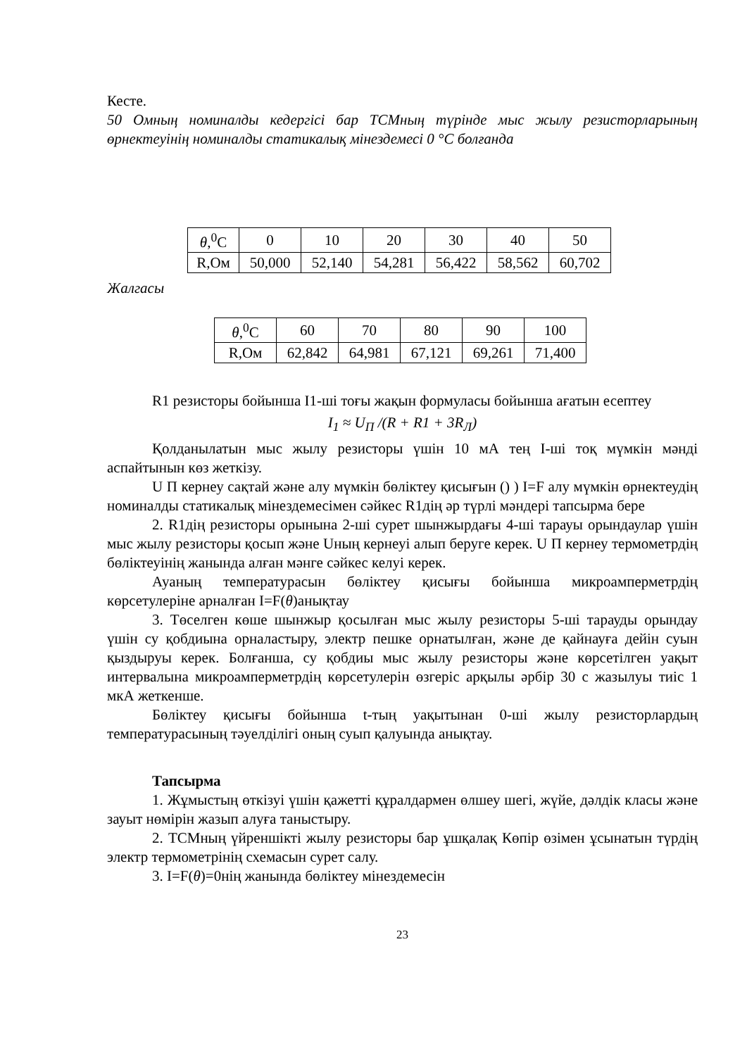Кесте.
50 Омның номиналды кедергісі бар ТСМның түрінде мыс жылу резисторларының өрнектеуінің номиналды статикалық мінездемесі 0 °C болғанда
| θ ,<sup>0</sup>C | 0 | 10 | 20 | 30 | 40 | 50 |
| R,Ом | 50,000 | 52,140 | 54,281 | 56,422 | 58,562 | 60,702 |
Жалгасы
| θ ,<sup>0</sup>C | 60 | 70 | 80 | 90 | 100 |
| R,Ом | 62,842 | 64,981 | 67,121 | 69,261 | 71,400 |
R1 резисторы бойынша I1-ші тоғы жақын формуласы бойынша ағатын есептеу
I<sub>1</sub> ≈ U<sub>П</sub> /(R + R1 + 3R<sub>Л</sub>)
Қолданылатын мыс жылу резисторы үшін 10 мА тең І-ші тоқ мүмкін мәнді аспайтынын көз жеткізу.
U П кернеу сақтай және алу мүмкін бөліктеу қисығын () ) I=F алу мүмкін өрнектеудің номиналды статикалық мінездемесімен сәйкес R1дің әр түрлі мәндері тапсырма бере
2. R1дің резисторы орынына 2-ші сурет шынжырдағы 4-ші тарауы орындаулар үшін мыс жылу резисторы қосып және Uның кернеуі алып беруге керек. U П кернеу термометрдің бөліктеуінің жанында алған мәнге сәйкес келуі керек.
Ауаның температурасын бөліктеу қисығы бойынша микроамперметрдің көрсетулеріне арналған I=F(θ)анықтау
3. Төселген көше шынжыр қосылған мыс жылу резисторы 5-ші тарауды орындау үшін су қобдиына орналастыру, электр пешке орнатылған, және де қайнауға дейін суын қыздыруы керек. Болғанша, су қобдиы мыс жылу резисторы және көрсетілген уақыт интервалына микроамперметрдің көрсетулерін өзгеріс арқылы әрбір 30 с жазылуы тиіс 1 мкА жеткенше.
Бөліктеу қисығы бойынша t-тың уақытынан 0-ші жылу резисторлардың температурасының тәуелділігі оның суып қалуында анықтау.
Тапсырма
1. Жұмыстың өткізуі үшін қажетті құралдармен өлшеу шегі, жүйе, дәлдік класы және зауыт нөмірін жазып алуға таныстыру.
2. ТСМның үйреншікті жылу резисторы бар ұшқалақ Көпір өзімен ұсынатын түрдің электр термометрінің схемасын сурет салу.
3. I=F(θ)=0нің жанында бөліктеу мінездемесін
23